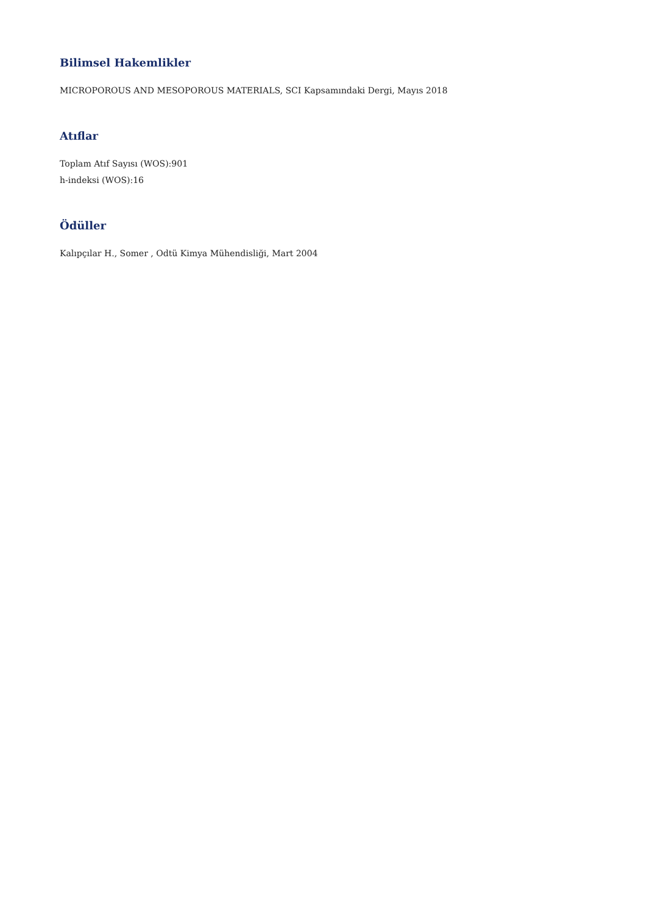Bilimsel Hakemlikler
MICROPOROUS AND MESOPOROUS MATERIALS, SCI Kapsamındaki Dergi, Mayıs 2018
Atıflar
Toplam Atıf Sayısı (WOS):901
h-indeksi (WOS):16
Ödüller
Kalıpçılar H., Somer , Odtü Kimya Mühendisliği, Mart 2004